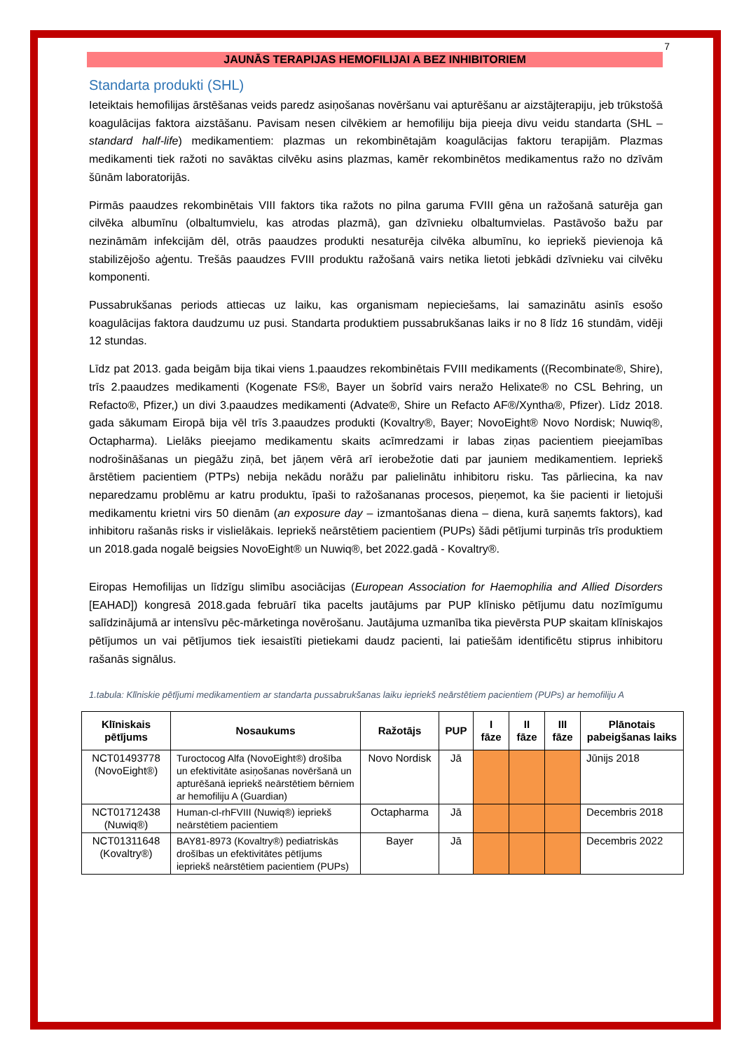7
JAUNĀS TERAPIJAS HEMOFILIJAI A BEZ INHIBITORIEM
Standarta produkti (SHL)
Ieteiktais hemofilijas ārstēšanas veids paredz asiņošanas novēršanu vai apturēšanu ar aizstājterapiju, jeb trūkstošā koagulācijas faktora aizstāšanu. Pavisam nesen cilvēkiem ar hemofiliju bija pieeja divu veidu standarta (SHL – standard half-life) medikamentiem: plazmas un rekombinētajām koagulācijas faktoru terapijām. Plazmas medikamenti tiek ražoti no savāktas cilvēku asins plazmas, kamēr rekombinētos medikamentus ražo no dzīvām šūnām laboratorijās.
Pirmās paaudzes rekombinētais VIII faktors tika ražots no pilna garuma FVIII gēna un ražošanā saturēja gan cilvēka albumīnu (olbaltumvielu, kas atrodas plazmā), gan dzīvnieku olbaltumvielas. Pastāvošo bažu par nezināmām infekcijām dēl, otrās paaudzes produkti nesaturēja cilvēka albumīnu, ko iepriekš pievienoja kā stabilizējošo aģentu. Trešās paaudzes FVIII produktu ražošanā vairs netika lietoti jebkādi dzīvnieku vai cilvēku komponenti.
Pussabrukšanas periods attiecas uz laiku, kas organismam nepieciešams, lai samazinātu asinīs esošo koagulācijas faktora daudzumu uz pusi. Standarta produktiem pussabrukšanas laiks ir no 8 līdz 16 stundām, vidēji 12 stundas.
Līdz pat 2013. gada beigām bija tikai viens 1.paaudzes rekombinētais FVIII medikaments ((Recombinate®, Shire), trīs 2.paaudzes medikamenti (Kogenate FS®, Bayer un šobrīd vairs neražo Helixate® no CSL Behring, un Refacto®, Pfizer,) un divi 3.paaudzes medikamenti (Advate®, Shire un Refacto AF®/Xyntha®, Pfizer). Līdz 2018. gada sākumam Eiropā bija vēl trīs 3.paaudzes produkti (Kovaltry®, Bayer; NovoEight® Novo Nordisk; Nuwiq®, Octapharma). Lielāks pieejamo medikamentu skaits acīmredzami ir labas ziņas pacientiem pieejamības nodrošināšanas un piegāžu ziņā, bet jāņem vērā arī ierobežotie dati par jauniem medikamentiem. Iepriekš ārstētiem pacientiem (PTPs) nebija nekādu norāžu par palielinātu inhibitoru risku. Tas pārliecina, ka nav neparedzamu problēmu ar katru produktu, īpaši to ražošananas procesos, pieņemot, ka šie pacienti ir lietojuši medikamentu krietni virs 50 dienām (an exposure day – izmantošanas diena – diena, kurā saņemts faktors), kad inhibitoru rašanās risks ir vislielākais. Iepriekš neārstētiem pacientiem (PUPs) šādi pētījumi turpinās trīs produktiem un 2018.gada nogalē beigsies NovoEight® un Nuwiq®, bet 2022.gadā - Kovaltry®.
Eiropas Hemofilijas un līdzīgu slimību asociācijas (European Association for Haemophilia and Allied Disorders [EAHAD]) kongresā 2018.gada februārī tika pacelts jautājums par PUP klīnisko pētījumu datu nozīmīgumu salīdzinājumā ar intensīvu pēc-mārketinga novērošanu. Jautājuma uzmanība tika pievērsta PUP skaitam klīniskajos pētījumos un vai pētījumos tiek iesaistīti pietiekami daudz pacienti, lai patiešām identificētu stiprus inhibitoru rašanās signālus.
1.tabula: Klīniskie pētījumi medikamentiem ar standarta pussabrukšanas laiku iepriekš neārstētiem pacientiem (PUPs) ar hemofiliju A
| Klīniskais pētījums | Nosaukums | Ražotājs | PUP | I fāze | II fāze | III fāze | Plānotais pabeigšanas laiks |
| --- | --- | --- | --- | --- | --- | --- | --- |
| NCT01493778 (NovoEight®) | Turoctocog Alfa (NovoEight®) drošība un efektivitāte asiņošanas novēršanā un apturēšanā iepriekš neārstētiem bērniem ar hemofiliju A (Guardian) | Novo Nordisk | Jā | | | | Jūnijs 2018 |
| NCT01712438 (Nuwiq®) | Human-cl-rhFVIII (Nuwiq®) iepriekš neārstētiem pacientiem | Octapharma | Jā | | | | Decembris 2018 |
| NCT01311648 (Kovaltry®) | BAY81-8973 (Kovaltry®) pediatriskās drošības un efektivitātes pētījums iepriekš neārstētiem pacientiem (PUPs) | Bayer | Jā | | | | Decembris 2022 |